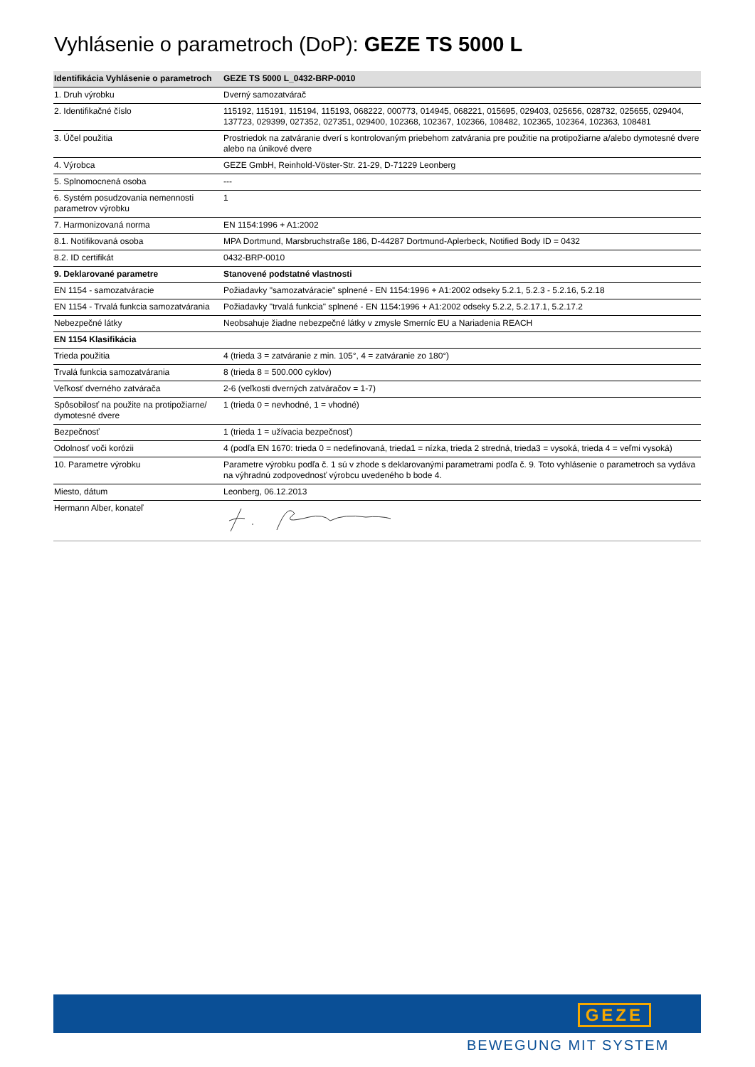Vyhlásenie o parametroch (DoP): GEZE TS 5000 L
| Identifikácia Vyhlásenie o parametroch | GEZE TS 5000 L_0432-BRP-0010 |
| 1. Druh výrobku | Dverný samozatvárač |
| 2. Identifikačné číslo | 115192, 115191, 115194, 115193, 068222, 000773, 014945, 068221, 015695, 029403, 025656, 028732, 025655, 029404, 137723, 029399, 027352, 027351, 029400, 102368, 102367, 102366, 108482, 102365, 102364, 102363, 108481 |
| 3. Účel použitia | Prostriedok na zatváranie dverí s kontrolovaným priebehom zatvárania pre použitie na protipožiarne a/alebo dymotesné dvere alebo na únikové dvere |
| 4. Výrobca | GEZE GmbH, Reinhold-Vöster-Str. 21-29, D-71229 Leonberg |
| 5. Splnomocnená osoba | --- |
| 6. Systém posudzovania nemennosti parametrov výrobku | 1 |
| 7. Harmonizovaná norma | EN 1154:1996 + A1:2002 |
| 8.1. Notifikovaná osoba | MPA Dortmund, Marsbruchstraße 186, D-44287 Dortmund-Aplerbeck, Notified Body ID = 0432 |
| 8.2. ID certifikát | 0432-BRP-0010 |
| 9. Deklarované parametre | Stanovené podstatné vlastnosti |
| EN 1154 - samozatváracie | Požiadavky "samozatváracie" splnené - EN 1154:1996 + A1:2002 odseky 5.2.1, 5.2.3 - 5.2.16, 5.2.18 |
| EN 1154 - Trvalá funkcia samozatvárania | Požiadavky "trvalá funkcia" splnené - EN 1154:1996 + A1:2002 odseky 5.2.2, 5.2.17.1, 5.2.17.2 |
| Nebezpečné látky | Neobsahuje žiadne nebezpečné látky v zmysle Smerníc EU a Nariadenia REACH |
| EN 1154 Klasifikácia | |
| Trieda použitia | 4 (trieda 3 = zatváranie z min. 105°, 4 = zatváranie zo 180°) |
| Trvalá funkcia samozatvárania | 8 (trieda 8 = 500.000 cyklov) |
| Veľkosť dverného zatvárača | 2-6 (veľkosti dverných zatváračov = 1-7) |
| Spôsobilosť na použite na protipožiarne/ dymotesné dvere | 1 (trieda 0 = nevhodné, 1 = vhodné) |
| Bezpečnosť | 1 (trieda 1 = užívacia bezpečnosť) |
| Odolnosť voči korózii | 4 (podľa EN 1670: trieda 0 = nedefinovaná, trieda1 = nízka, trieda 2 stredná, trieda3 = vysoká, trieda 4 = veľmi vysoká) |
| 10. Parametre výrobku | Parametre výrobku podľa č. 1 sú v zhode s deklarovanými parametrami podľa č. 9. Toto vyhlásenie o parametroch sa vydáva na výhradnú zodpovednosť výrobcu uvedeného b bode 4. |
| Miesto, dátum | Leonberg, 06.12.2013 |
| Hermann Alber, konateľ | |
GEZE
BEWEGUNG MIT SYSTEM